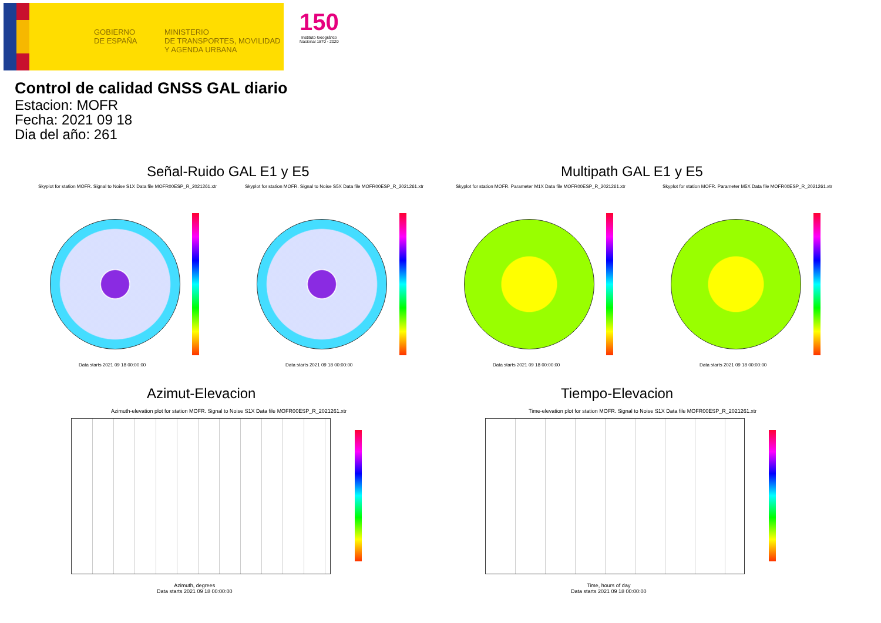GOBIERNO
DE ESPAÑA
MINISTERIO
DE TRANSPORTES, MOVILIDAD
Y AGENDA URBANA
150
Instituto Geográfico
Nacional 1870 - 2020
Control de calidad GNSS GAL diario
Estacion: MOFR
Fecha: 2021 09 18
Dia del año: 261
Señal-Ruido GAL E1 y E5 Multipath GAL E1 y E5
Skyplot for station MOFR. Signal to Noise S1X Data file MOFR00ESP_R_2021261.xtr
Skyplot for station MOFR. Signal to Noise S5X Data file MOFR00ESP_R_2021261.xtr
Skyplot for station MOFR. Parameter M1X Data file MOFR00ESP_R_2021261.xtr
Skyplot for station MOFR. Parameter M5X Data file MOFR00ESP_R_2021261.xtr
Data starts 2021 09 18 00:00:00
Data starts 2021 09 18 00:00:00
Data starts 2021 09 18 00:00:00
Data starts 2021 09 18 00:00:00
Azimut-Elevacion Tiempo-Elevacion
Azimuth-elevation plot for station MOFR. Signal to Noise S1X Data file MOFR00ESP_R_2021261.xtr
Time-elevation plot for station MOFR. Signal to Noise S1X Data file MOFR00ESP_R_2021261.xtr
Azimuth, degrees
Data starts 2021 09 18 00:00:00
Time, hours of day
Data starts 2021 09 18 00:00:00